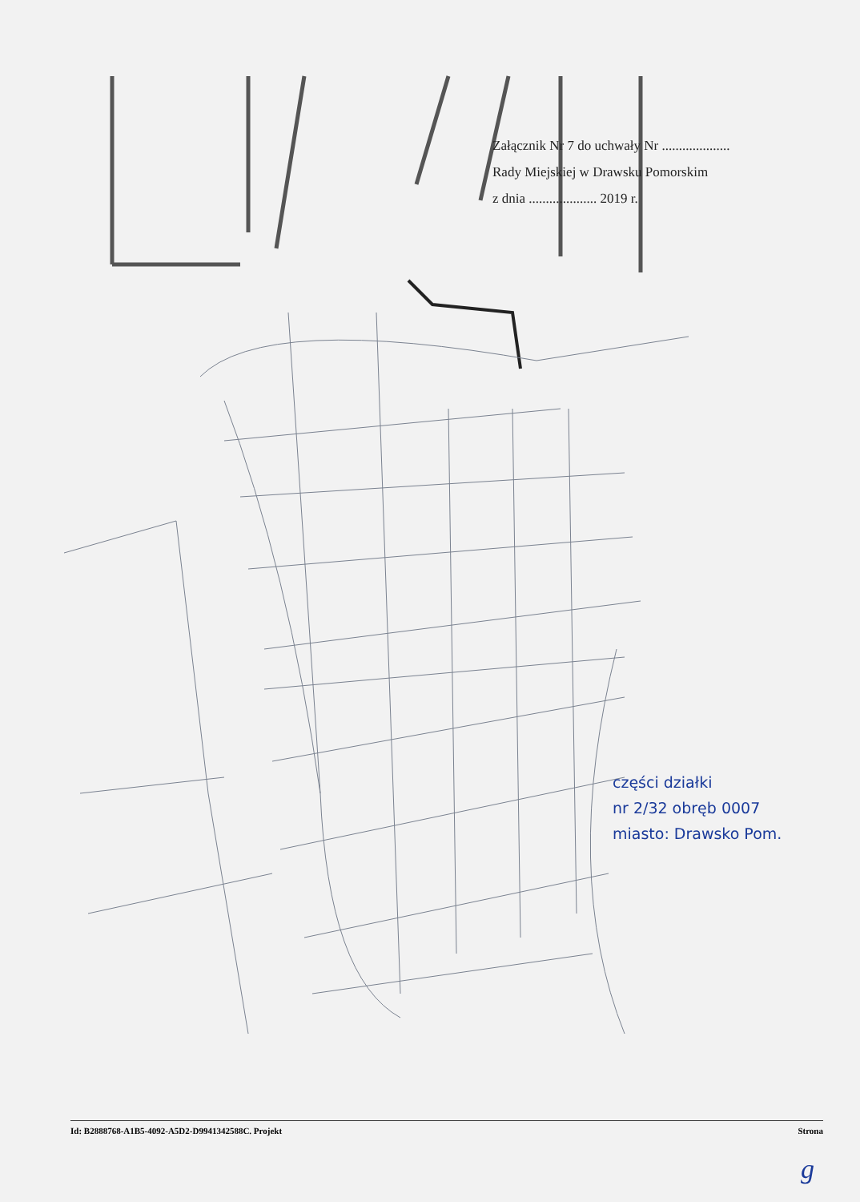Załącznik Nr 7 do uchwały Nr ....................
Rady Miejskiej w Drawsku Pomorskim
z dnia .................... 2019 r.
części działki
nr 2/32 obręb 0007
miasto: Drawsko Pom.
Id: B2888768-A1B5-4092-A5D2-D9941342588C. Projekt Strona
g